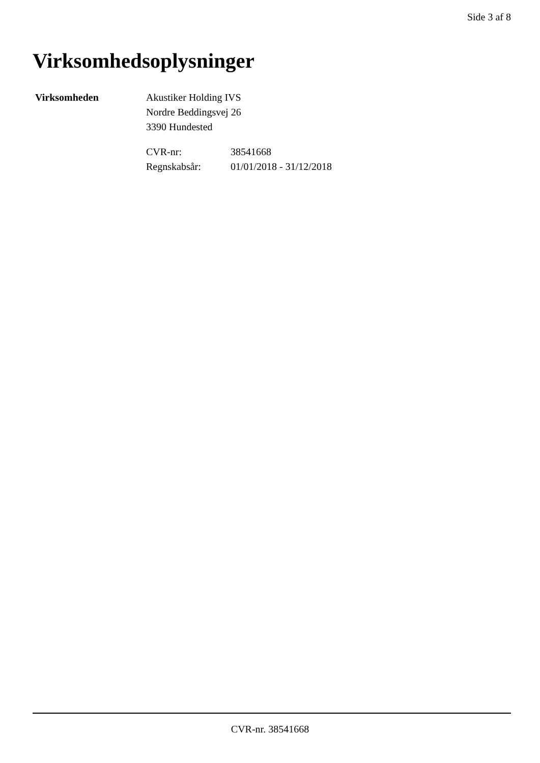Side 3 af 8
Virksomhedsoplysninger
Virksomheden Akustiker Holding IVS
Nordre Beddingsvej 26
3390 Hundested
CVR-nr: 38541668 Regnskabsår: 01/01/2018 - 31/12/2018
CVR-nr. 38541668